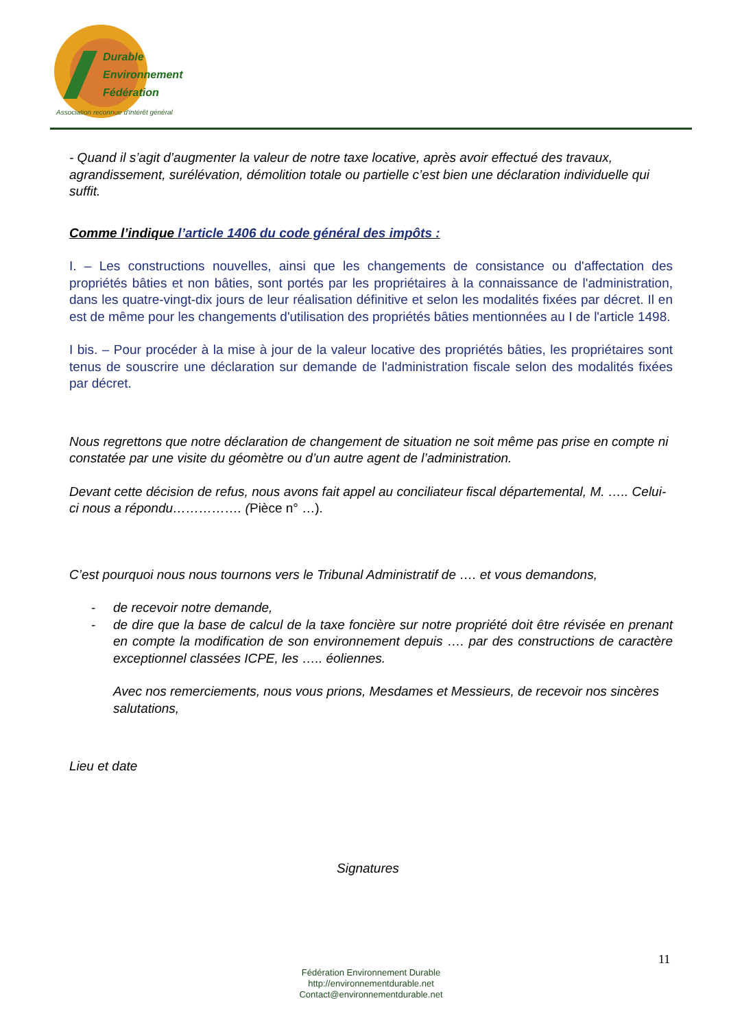Durable
Environnement
Fédération
Association reconnue d'intérêt général
- Quand il s’agit d’augmenter la valeur de notre taxe locative, après avoir effectué des travaux, agrandissement, surélévation, démolition totale ou partielle c’est bien une déclaration individuelle qui suffit.
Comme l’indique l’article 1406 du code général des impôts :
I. – Les constructions nouvelles, ainsi que les changements de consistance ou d'affectation des propriétés bâties et non bâties, sont portés par les propriétaires à la connaissance de l'administration, dans les quatre-vingt-dix jours de leur réalisation définitive et selon les modalités fixées par décret. Il en est de même pour les changements d'utilisation des propriétés bâties mentionnées au I de l'article 1498.
I bis. – Pour procéder à la mise à jour de la valeur locative des propriétés bâties, les propriétaires sont tenus de souscrire une déclaration sur demande de l'administration fiscale selon des modalités fixées par décret.
Nous regrettons que notre déclaration de changement de situation ne soit même pas prise en compte ni constatée par une visite du géomètre ou d’un autre agent de l’administration.
Devant cette décision de refus, nous avons fait appel au conciliateur fiscal départemental, M. ….. Celui-ci nous a répondu……………. (Pièce n° …).
C’est pourquoi nous nous tournons vers le Tribunal Administratif de …. et vous demandons,
- de recevoir notre demande,
- de dire que la base de calcul de la taxe foncière sur notre propriété doit être révisée en prenant en compte la modification de son environnement depuis …. par des constructions de caractère exceptionnel classées ICPE, les ….. éoliennes.
Avec nos remerciements, nous vous prions, Mesdames et Messieurs, de recevoir nos sincères salutations,
Lieu et date
Signatures
11
Fédération Environnement Durable
http://environnementdurable.net
Contact@environnementdurable.net